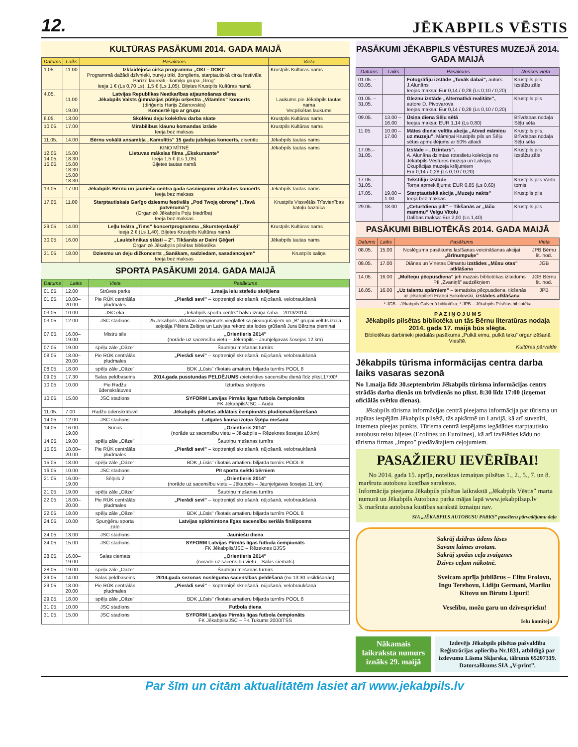12. JĒKABPILS VĒSTIS
KULTŪRAS PASĀKUMI 2014. GADA MAIJĀ
| Datums | Laiks | Pasākums | Vieta |
| --- | --- | --- | --- |
| 1.05. | 11.00 | Izklaidējoša cirka programma „OKI – DOKI” Programmā dažādi dzīvnieki, burvju triki, žonglieris, starptautiskā cirka festivāla Parīzē laureāti - komiķu grupa „Grog” Ieeja 1 € (Ls 0,70 Ls), 1,5 € (Ls 1,05). Biļetes Krustpils Kultūras namā | Krustpils Kultūras nams |
| 4.05. | 11.00 19.00 | Latvijas Republikas Neatkarības atjaunošanas diena Jēkabpils Valsts ģimnāzijas pūtēju orķestra „Vitamīns” koncerts (diriģents Harijs Zdanovskis) Koncertē Igo ar grupu | Laukums pie Jēkabpils tautas nama Vecpilsētas laukums |
| 6.05. | 13.00 | Skolēnu deju kolektīvu darba skate | Krustpils Kultūras nams |
| 10.05. | 17.00 | Mirabilibus klaunu komandas izrāde Ieeja bez maksas | Krustpils Kultūras nams |
| 11.05. | 14.00 | Bērnu vokālā ansambļa „Kamolītis” 15 gadu jubilejas koncerts, disenīte | Jēkabpils tautas nams |
| 12.05. 14.05. 15.05. | 15.00 18.30 15.00 18.30 15.00 18.30 | KINO MĪTNĒ Lietuvas mākslas filma „Ekskursante” Ieeja 1,5 € (Ls 1,05) Biļetes tautas namā | Jēkabpils tautas nams |
| 13.05. | 17.00 | Jēkabpils Bērnu un jauniešu centra gada sasniegumu atskaites koncerts Ieeja bez maksas | Jēkabpils tautas nams |
| 17.05. | 11.00 | Starptautiskais Garīgo dziesmu festivāls „Pod Twoją obronę” („Tavā patvērumā”) (Organizē Jēkabpils Poļu biedrība) Ieeja bez maksas | Krustpils Vissvētās Trīsvienības katoļu baznīca |
| 29.05. | 14.00 | Leļļu teātra „Tims” koncertprogramma „Skursteņslauķi” Ieeja 2 € (Ls 1,40). Biļetes Krustpils Kultūras namā | Krustpils Kultūras nams |
| 30.05. | 16.00 | „Lauktehnikas stāsti – 2”. Tikšanās ar Daini Ģēģeri Organizē Jēkabpils pilsētas bibliotēka | Jēkabpils tautas nams |
| 31.05. | 18.00 | Dziesmu un deju dižkoncerts „Sanākam, sadziedam, sasadancojam” Ieeja bez maksas | Krustpils saliņa |
SPORTA PASĀKUMI 2014. GADA MAIJĀ
| Datums | Laiks | Vieta | Pasākums |
| --- | --- | --- | --- |
| 01.05. | 12.00 | Strūves parks | 1.maija ielu stafešu skrējiens |
| 01.05. | 18.00–20.00 | Pie RŪK centrālās pludmales | „Pierādi sevi” – koptreniņš skriešanā, nūjošanā, velobraukšanā |
| 03.05. | 10.00 | JSC ēka | „Jēkabpils sporta centrs” balvu izcīņa šahā – 2013/2014 |
| 03.05. | 12.00 | JSC stadions | 25.Jēkabpils atklātais čempionāts vieglatlētikā pieaugušajiem un „B” grupai veltīts izcilā soļotāja Pētera Zeltiņa un Latvijas rekordista lodes grūšanā Jura Bērziņa piemiņai |
| 07.05. | 16.00–19.00 | Mistru sils | „Orientieris 2014” (norāde uz sacensību vietu – Jēkabpils – Jaunjelgavas šosejas 12.km) |
| 07.05. | 19.00 | spēļu zāle „Oāze” | Šautriņu mešanas turnīrs |
| 08.05. | 18.00–20.00 | Pie RŪK centrālās pludmales | „Pierādi sevi” – koptreniņš skriešanā, nūjošanā, velobraukšanā |
| 08.05. | 18.00 | spēļu zāle „Oāze” | BDK „Lūsis” rīkotais amatieru biljarda turnīrs POOL 8 |
| 09.05. | 17.30 | Salas peldbaseins | 2014.gada pusstundas PELDĒJUMS /pieteikties sacensību dienā līdz plkst.17:00/ |
| 10.05. | 10.00 | Pie Radžu ūdenskrātuves | Izturības skrējiens |
| 10.05. | 15.00 | JSC stadions | SYFORM Latvijas Pirmās līgas futbola čempionāts FK Jēkabpils/JSC – Auda |
| 11.05. | 7.00 | Radžu ūdenskrātuvē | Jēkabpils pilsētas atklātais čempionāts pludiņmakšķerēšanā |
| 14.05. | 12.00 | JSC stadions | Latgales kausa izcīņa šķēpa mešanā |
| 14.05. | 16.00–19.00 | Sūnas | „Orientieris 2014” (norāde uz sacensību vietu – Jēkabpils – Rēzeknes šosejas 10.km) |
| 14.05. | 19.00 | spēļu zāle „Oāze” | Šautriņu mešanas turnīrs |
| 15.05. | 18.00–20.00 | Pie RŪK centrālās pludmales | „Pierādi sevi” – koptreniņš skriešanā, nūjošanā, velobraukšanā |
| 15.05. | 18.00 | spēļu zāle „Oāze” | BDK „Lūsis” rīkotais amatieru biljarda turnīrs POOL 8 |
| 16.05. | 10.00 | JSC stadions | PII sporta svētki bērniem |
| 21.05. | 16.00–19.00 | Sēlpils 2 | „Orientieris 2014” (norāde uz sacensību vietu – Jēkabpils – Jaunjelgavas šosejas 11.km) |
| 21.05. | 19.00 | spēļu zāle „Oāze” | Šautriņu mešanas turnīrs |
| 22.05. | 18.00–20.00 | Pie RŪK centrālās pludmales | „Pierādi sevi” – koptreniņš skriešanā, nūjošanā, velobraukšanā |
| 22.05. | 18.00 | spēļu zāle „Oāze” | BDK „Lūsis” rīkotais amatieru biljarda turnīrs POOL 8 |
| 24.05. | 10.00 | Spuņģēnu sporta zālē | Latvijas spīdmintona līgas sacensību seriāla finālposms |
| 24.05. | 13.00 | JSC stadions | Jauniešu diena |
| 24.05. | 15.00 | JSC stadions | SYFORM Latvijas Pirmās līgas futbola čempionāts FK Jēkabpils/JSC – Rēzeknes BJSS |
| 28.05. | 16.00–19.00 | Salas ciemats | „Orientieris 2014” (norāde uz sacensību vietu – Salas ciemats) |
| 28.05. | 19.00 | spēļu zāle „Oāze” | Šautriņu mešanas turnīrs |
| 29.05. | 14.00 | Salas peldbaseins | 2014.gada sezonas noslēguma sacensības peldēšanā (no 13:30 iesildīšanās) |
| 29.05. | 18.00–20.00 | Pie RŪK centrālās pludmales | „Pierādi sevi” – koptreniņš skriešanā, nūjošanā, velobraukšanā |
| 29.05. | 18.00 | spēļu zāle „Oāze” | BDK „Lūsis” rīkotais amatieru biljarda turnīrs POOL 8 |
| 31.05. | 10.00 | JSC stadions | Futbola diena |
| 31.05. | 15.00 | JSC stadions | SYFORM Latvijas Pirmās līgas futbola čempionāts FK Jēkabpils/JSC – FK Tukums 2000/TSS |
PASĀKUMI JĒKABPILS VĒSTURES MUZEJĀ 2014. GADA MAIJĀ
| Datums | Laiks | Pasākums | Norises vieta |
| --- | --- | --- | --- |
| 01.05. – 03.05. | | Fotogrāfiju izstāde „Tuvāk dabai”, autors J.Alunāns Ieejas maksa: Eur 0,14 / 0,28 (Ls 0,10 / 0,20) | Krustpils pils Izstāžu zāle |
| 01.05. – 31.05. | | Gleznu izstāde „Alternatīvā realitāte”, autore D. Pivovarova Ieejas maksa: Eur 0,14 / 0,28 (Ls 0,10 / 0,20) | Krustpils pils |
| 09.05. | 13.00 – 16.00 | Ūsiņa diena Sēļu sētā Ieejas maksa: EUR 1,14 (Ls 0,80) | Brīvdabas nodaļa Sēļu sēta |
| 11.05. | 10.00 – 17.00 | Mātes dienai veltīta akcija „Atved māmiņu uz muzeju”. Māmiņai Krustpils pils un Sēļu sētas apmeklējums ar 50% atlaidi | Krustpils pils, Brīvdabas nodaļa Sēļu sēta |
| 17.05.– 31.05. | | Izstāde – „Dzintars”. A. Alunāna dzimtas rotaslietu kolekcija no Jēkabpils Vēstures muzeja un Latvijas Okupācijas muzeja krājumiem Eur 0,14 / 0,28 (Ls 0,10 / 0,20) | Krustpils pils Izstāžu zāle |
| 17.05.– 31.05. | | Tekstiliju izstāde Torņa apmeklējums: EUR 0,85 (Ls 0,60) | Krustpils pils Vārtu tornis |
| 17.05. | 19.00 – 1.00 | Starptautiskā akcija „Muzeju nakts” Ieeja bez maksas | Krustpils pils |
| 29.05. | 18.00 | „Ceturtdiena pilī” – Tikšanās ar „lāču mammu” Velgu Vītolu Dalības maksa: Eur 2,00 (Ls 1,40) | Krustpils pils |
PASĀKUMI BIBLIOTĒKĀS 2014. GADA MAIJĀ
| Datums | Laiks | Pasākums | Vieta |
| --- | --- | --- | --- |
| 08.05. | 15.00 | Noslēguma pasākums lasīšanas veicināšanas akcijai „Brīnumpuķe” | JPB Bērnu lit. nod. |
| 08.05. | 17.00 | Diānas un Vinetas Dimantu izstādes „Mūsu otas” atklāšana | JGB |
| 14.05. | 16.00 | „Multeņu pēcpusdiena” jeb mazais bibliotēkas izlaidums PII „Zvaniņš” audzēkņiem | JGB Bērnu lit. nod. |
| 16.05. | 16.00 | „Uz talantu spārniem” – tematiska pēcpusdiena, tikšanās ar jēkabpilieti Franci Sokolovski, izstādes atklāšana | JPB |
* JGB – Jēkabpils Galvenā bibliotēka; * JPB – Jēkabpils Pilsētas bibliotēka
P A Z I Ņ O J U M S
Jēkabpils pilsētas bibliotēka un tās Bērnu literatūras nodaļa 2014. gada 17. maijā būs slēgta.
Bibliotēkas darbinieki piedalās pasākuma „Pulkā eimu, pulkā teku” organizēšanā Viesītē.
Kultūras pārvalde
Jēkabpils tūrisma informācijas centra darba laiks vasaras sezonā
No 1.maija līdz 30.septembrim Jēkabpils tūrisma informācijas centrs strādās darba dienās un brīvdienās no plkst. 8:30 līdz 17:00 (izņemot oficiālās svētku dienas).
Jēkabpils tūrisma informācijas centrā pieejama informācija par tūrisma un atpūtas iespējām Jēkabpils pilsētā, tās apkārtnē un Latvijā, kā arī suvenīri, interneta pieejas punkts. Tūrisma centrā iespējams iegādāties starptautisko autobusu reisu biļetes (Ecolines un Eurolines), kā arī izvēlēties kādu no tūrisma firmas „Impro” piedāvātajiem ceļojumiem.
PASAŽIERU IEVĒRĪBAI!
No 2014. gada 15. aprīļa, noteiktas izmaiņas pilsētas 1., 2., 5., 7. un 8. maršrutu autobusu kustības sarakstos.
Informācija pieejama Jēkabpils pilsētas laikrakstā „Jēkabpils Vēstis” marta numurā un Jēkabpils Autobusu parka mājas lapā www.jekabpilsap.lv
3. maršruta autobusa kustības sarakstā izmaiņu nav.
SIA „JĒKABPILS AUTOBUSU PARKS” pasažieru pārvadājumu daļa
Sakrāj dzidras ūdens lāses
Savam laimes avotam.
Sakrāj spožas ceļa zvaigznes
Dzīves ceļam nākotnē.
Sveicam aprīļa jubilārus – Elitu Frolovu, Ingu Terehovu, Lidiju Germani, Mariku Kitovu un Birutu Lipuri!
Veselību, možu garu un dzīvesprieku!
Ielu komiteja
Nākamais laikraksta numurs iznāks 29. maijā
Izdevējs Jēkabpils pilsētas pašvaldība Reģistrācijas apliecība Nr.1831, atbildīgā par izdevumu Lāsma Skļarska, tālrunis 65207319. Datorsalikums SIA „V-print”.
Par šīm un citām aktualitātēm lasiet arī www.jekabpils.lv